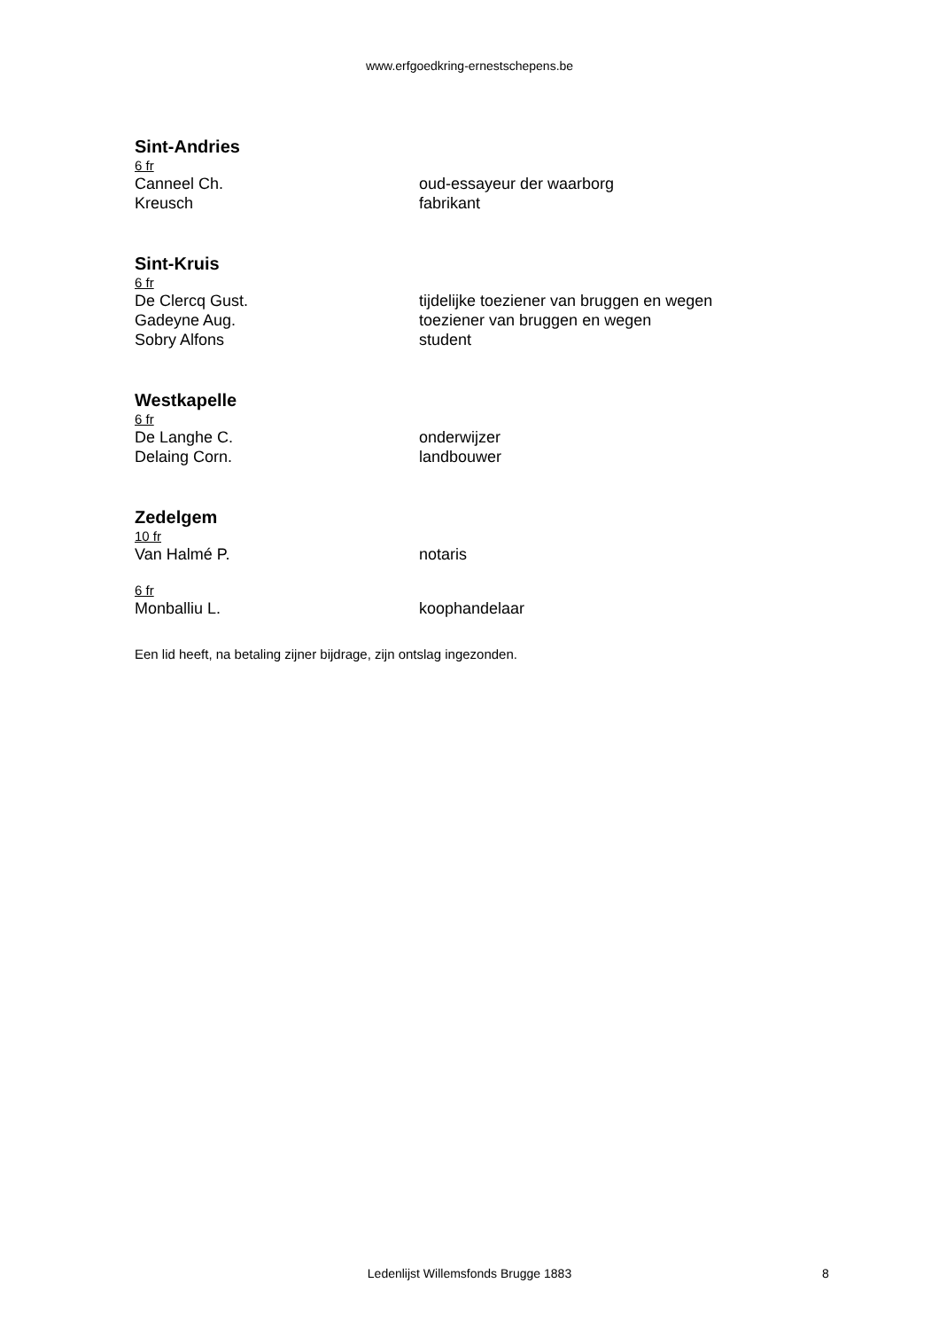www.erfgoedkring-ernestschepens.be
Sint-Andries
6 fr
Canneel Ch. oud-essayeur der waarborg
Kreusch fabrikant
Sint-Kruis
6 fr
De Clercq Gust. tijdelijke toeziener van bruggen en wegen
Gadeyne Aug. toeziener van bruggen en wegen
Sobry Alfons student
Westkapelle
6 fr
De Langhe C. onderwijzer
Delaing Corn. landbouwer
Zedelgem
10 fr
Van Halmé P. notaris
6 fr
Monballiu L. koophandelaar
Een lid heeft, na betaling zijner bijdrage, zijn ontslag ingezonden.
Ledenlijst Willemsfonds Brugge 1883 8